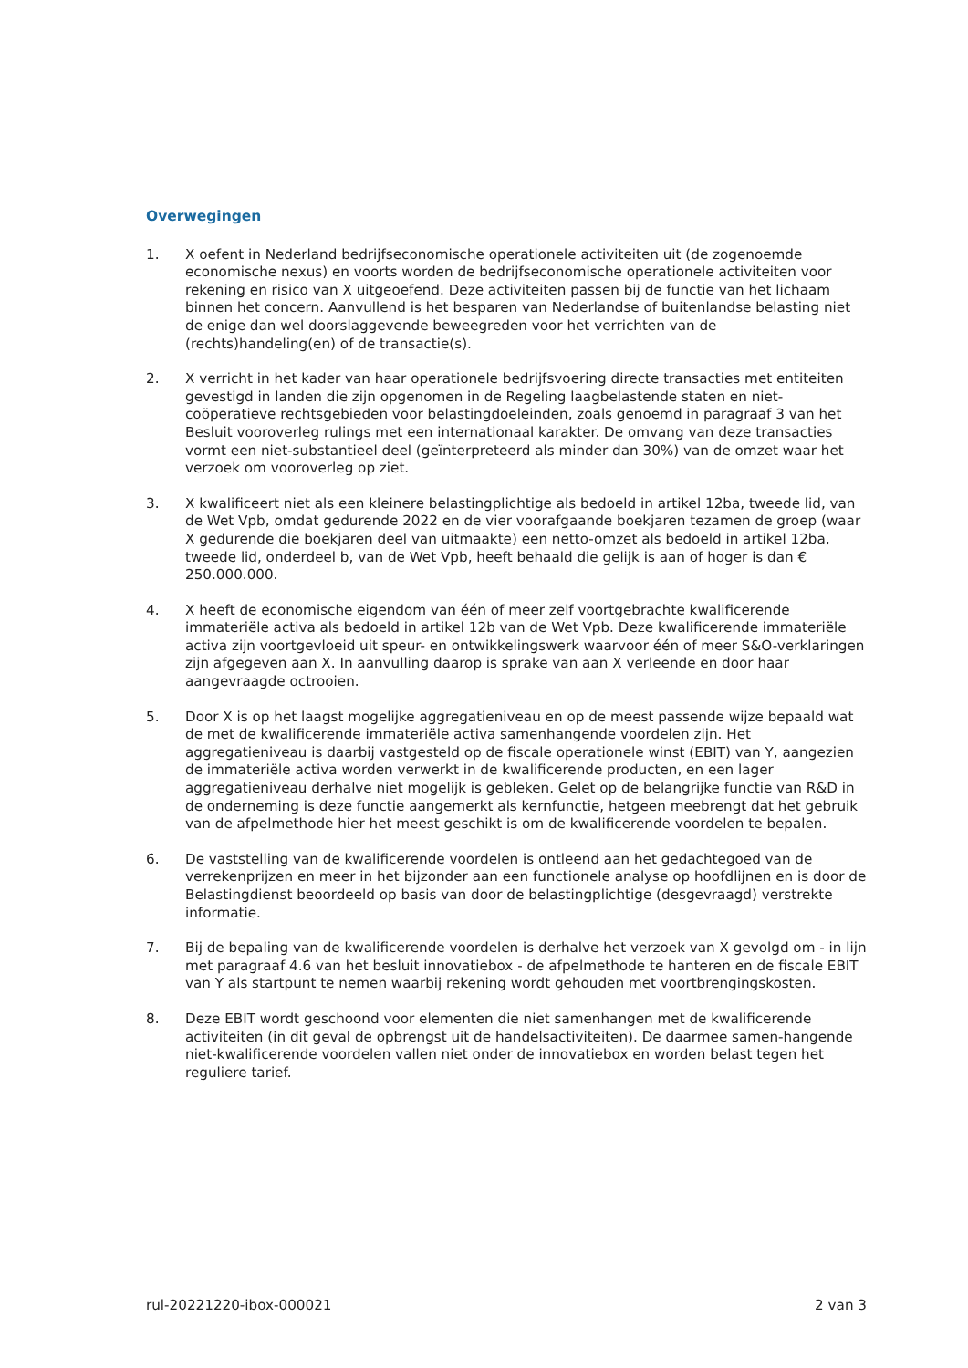Overwegingen
1. X oefent in Nederland bedrijfseconomische operationele activiteiten uit (de zogenoemde economische nexus) en voorts worden de bedrijfseconomische operationele activiteiten voor rekening en risico van X uitgeoefend. Deze activiteiten passen bij de functie van het lichaam binnen het concern. Aanvullend is het besparen van Nederlandse of buitenlandse belasting niet de enige dan wel doorslaggevende beweegreden voor het verrichten van de (rechts)handeling(en) of de transactie(s).
2. X verricht in het kader van haar operationele bedrijfsvoering directe transacties met entiteiten gevestigd in landen die zijn opgenomen in de Regeling laagbelastende staten en niet-coöperatieve rechtsgebieden voor belastingdoeleinden, zoals genoemd in paragraaf 3 van het Besluit vooroverleg rulings met een internationaal karakter. De omvang van deze transacties vormt een niet-substantieel deel (geïnterpreteerd als minder dan 30%) van de omzet waar het verzoek om vooroverleg op ziet.
3. X kwalificeert niet als een kleinere belastingplichtige als bedoeld in artikel 12ba, tweede lid, van de Wet Vpb, omdat gedurende 2022 en de vier voorafgaande boekjaren tezamen de groep (waar X gedurende die boekjaren deel van uitmaakte) een netto-omzet als bedoeld in artikel 12ba, tweede lid, onderdeel b, van de Wet Vpb, heeft behaald die gelijk is aan of hoger is dan € 250.000.000.
4. X heeft de economische eigendom van één of meer zelf voortgebrachte kwalificerende immateriële activa als bedoeld in artikel 12b van de Wet Vpb. Deze kwalificerende immateriële activa zijn voortgevloeid uit speur- en ontwikkelingswerk waarvoor één of meer S&O-verklaringen zijn afgegeven aan X. In aanvulling daarop is sprake van aan X verleende en door haar aangevraagde octrooien.
5. Door X is op het laagst mogelijke aggregatieniveau en op de meest passende wijze bepaald wat de met de kwalificerende immateriële activa samenhangende voordelen zijn. Het aggregatieniveau is daarbij vastgesteld op de fiscale operationele winst (EBIT) van Y, aangezien de immateriële activa worden verwerkt in de kwalificerende producten, en een lager aggregatieniveau derhalve niet mogelijk is gebleken. Gelet op de belangrijke functie van R&D in de onderneming is deze functie aangemerkt als kernfunctie, hetgeen meebrengt dat het gebruik van de afpelmethode hier het meest geschikt is om de kwalificerende voordelen te bepalen.
6. De vaststelling van de kwalificerende voordelen is ontleend aan het gedachtegoed van de verrekenprijzen en meer in het bijzonder aan een functionele analyse op hoofdlijnen en is door de Belastingdienst beoordeeld op basis van door de belastingplichtige (desgevraagd) verstrekte informatie.
7. Bij de bepaling van de kwalificerende voordelen is derhalve het verzoek van X gevolgd om - in lijn met paragraaf 4.6 van het besluit innovatiebox - de afpelmethode te hanteren en de fiscale EBIT van Y als startpunt te nemen waarbij rekening wordt gehouden met voortbrengingskosten.
8. Deze EBIT wordt geschoond voor elementen die niet samenhangen met de kwalificerende activiteiten (in dit geval de opbrengst uit de handelsactiviteiten). De daarmee samen-hangende niet-kwalificerende voordelen vallen niet onder de innovatiebox en worden belast tegen het reguliere tarief.
rul-20221220-ibox-000021 2 van 3